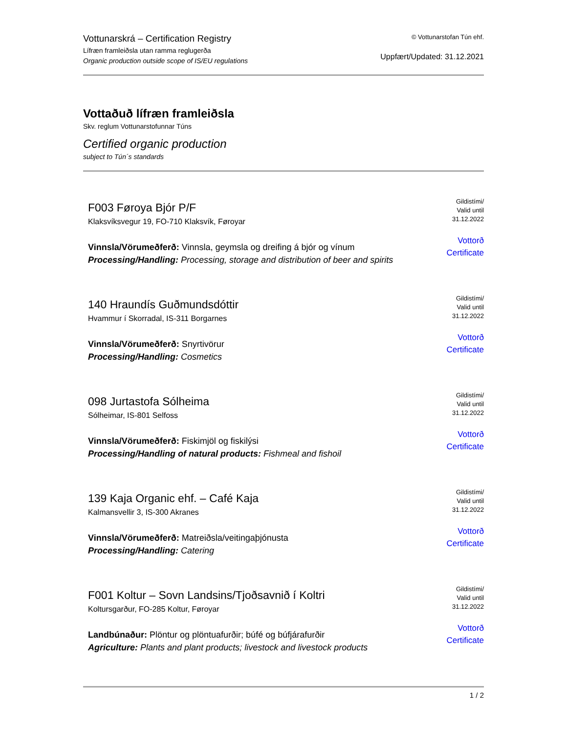Vottunarskrá – Certification Registry
Lífræn framleiðsla utan ramma reglugerða
Organic production outside scope of IS/EU regulations
© Vottunarstofan Tún ehf.
Uppfært/Updated: 31.12.2021
Vottaðuð lífræn framleiðsla
Skv. reglum Vottunarstofunnar Túns
Certified organic production
subject to Tún´s standards
F003 Føroya Bjór P/F
Klaksvíksvegur 19, FO-710 Klaksvík, Føroyar
Vinnsla/Vörumeðferð: Vinnsla, geymsla og dreifing á bjór og vínum
Processing/Handling: Processing, storage and distribution of beer and spirits
Gildistími/
Valid until
31.12.2022
Vottorð
Certificate
140 Hraundís Guðmundsdóttir
Hvammur í Skorradal, IS-311 Borgarnes
Vinnsla/Vörumeðferð: Snyrtivörur
Processing/Handling: Cosmetics
Gildistími/
Valid until
31.12.2022
Vottorð
Certificate
098 Jurtastofa Sólheima
Sólheimar, IS-801 Selfoss
Vinnsla/Vörumeðferð: Fiskimjöl og fiskilýsi
Processing/Handling of natural products: Fishmeal and fishoil
Gildistími/
Valid until
31.12.2022
Vottorð
Certificate
139 Kaja Organic ehf. – Café Kaja
Kalmansvellir 3, IS-300 Akranes
Vinnsla/Vörumeðferð: Matreiðsla/veitingaþjónusta
Processing/Handling: Catering
Gildistími/
Valid until
31.12.2022
Vottorð
Certificate
F001 Koltur – Sovn Landsins/Tjoðsavnið í Koltri
Koltursgarður, FO-285 Koltur, Føroyar
Landbúnaður: Plöntur og plöntuafurðir; búfé og búfjárafurðir
Agriculture: Plants and plant products; livestock and livestock products
Gildistími/
Valid until
31.12.2022
Vottorð
Certificate
1 / 2